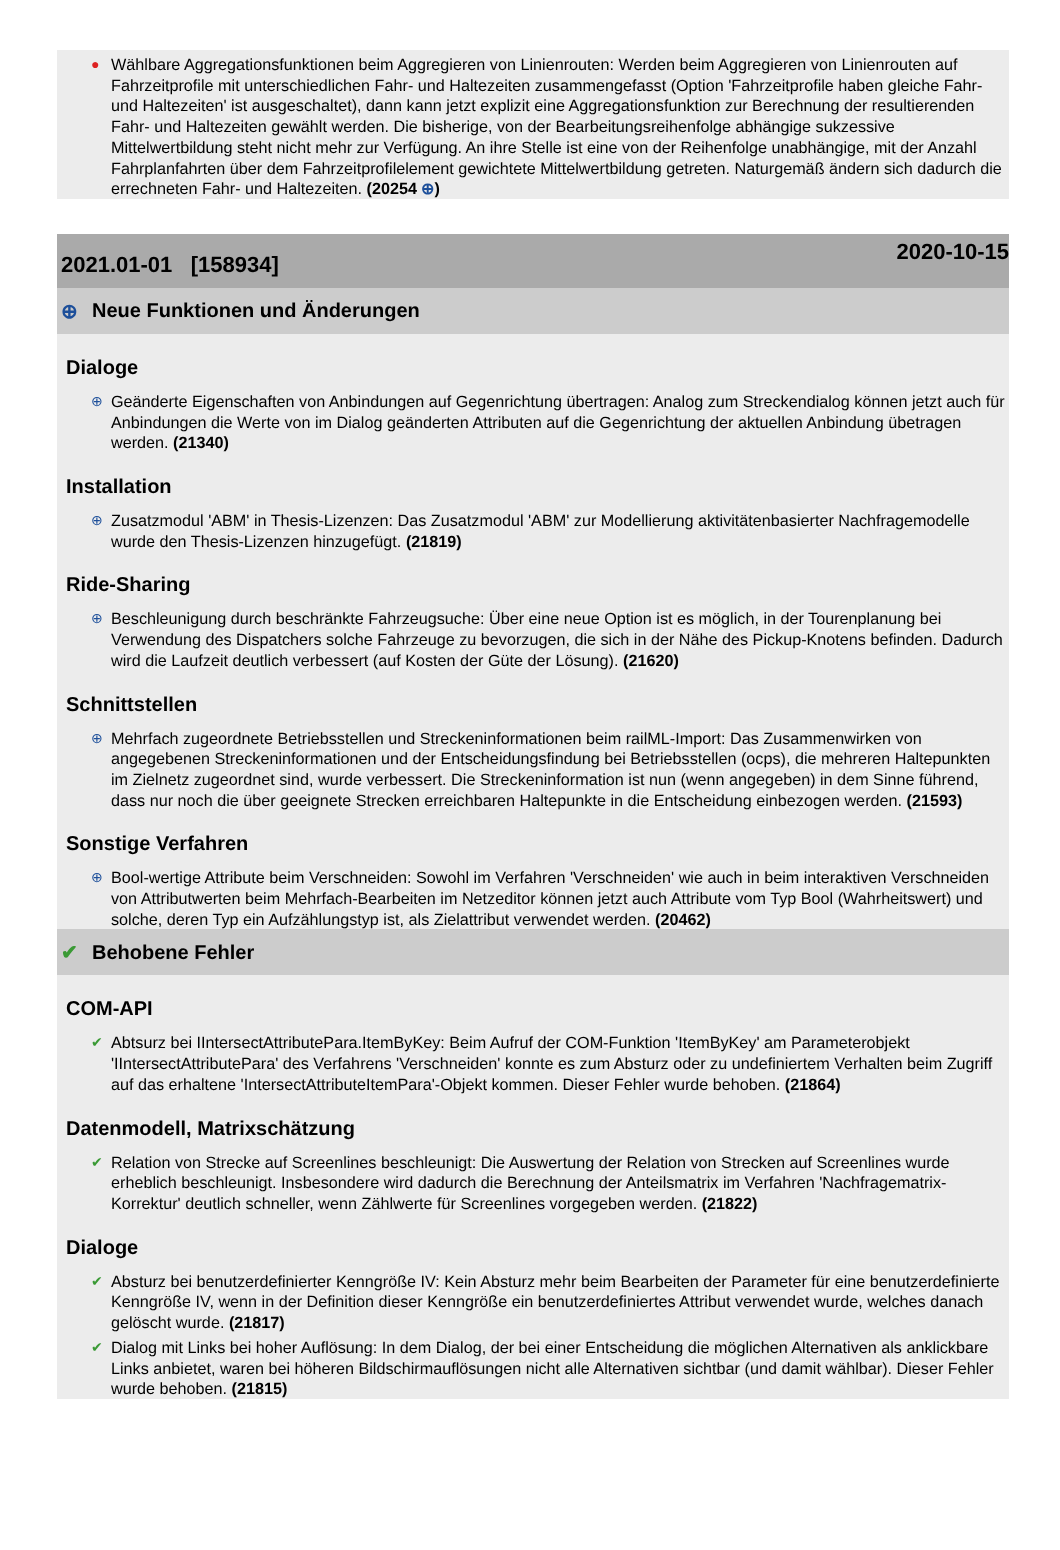●
Wählbare Aggregationsfunktionen beim Aggregieren von Linienrouten: Werden beim Aggregieren von Linienrouten auf Fahrzeitprofile mit unterschiedlichen Fahr- und Haltezeiten zusammengefasst (Option 'Fahrzeitprofile haben gleiche Fahr- und Haltezeiten' ist ausgeschaltet), dann kann jetzt explizit eine Aggregationsfunktion zur Berechnung der resultierenden Fahr- und Haltezeiten gewählt werden. Die bisherige, von der Bearbeitungsreihenfolge abhängige sukzessive Mittelwertbildung steht nicht mehr zur Verfügung. An ihre Stelle ist eine von der Reihenfolge unabhängige, mit der Anzahl Fahrplanfahrten über dem Fahrzeitprofilelement gewichtete Mittelwertbildung getreten. Naturgemäß ändern sich dadurch die errechneten Fahr- und Haltezeiten. (20254 ⊕)
2021.01-01 [158934]
2020-10-15
⊕ Neue Funktionen und Änderungen
Dialoge
⊕
Geänderte Eigenschaften von Anbindungen auf Gegenrichtung übertragen: Analog zum Streckendialog können jetzt auch für Anbindungen die Werte von im Dialog geänderten Attributen auf die Gegenrichtung der aktuellen Anbindung übetragen werden. (21340)
Installation
⊕
Zusatzmodul 'ABM' in Thesis-Lizenzen: Das Zusatzmodul 'ABM' zur Modellierung aktivitätenbasierter Nachfragemodelle wurde den Thesis-Lizenzen hinzugefügt. (21819)
Ride-Sharing
⊕
Beschleunigung durch beschränkte Fahrzeugsuche: Über eine neue Option ist es möglich, in der Tourenplanung bei Verwendung des Dispatchers solche Fahrzeuge zu bevorzugen, die sich in der Nähe des Pickup-Knotens befinden. Dadurch wird die Laufzeit deutlich verbessert (auf Kosten der Güte der Lösung). (21620)
Schnittstellen
⊕
Mehrfach zugeordnete Betriebsstellen und Streckeninformationen beim railML-Import: Das Zusammenwirken von angegebenen Streckeninformationen und der Entscheidungsfindung bei Betriebsstellen (ocps), die mehreren Haltepunkten im Zielnetz zugeordnet sind, wurde verbessert. Die Streckeninformation ist nun (wenn angegeben) in dem Sinne führend, dass nur noch die über geeignete Strecken erreichbaren Haltepunkte in die Entscheidung einbezogen werden. (21593)
Sonstige Verfahren
⊕
Bool-wertige Attribute beim Verschneiden: Sowohl im Verfahren 'Verschneiden' wie auch in beim interaktiven Verschneiden von Attributwerten beim Mehrfach-Bearbeiten im Netzeditor können jetzt auch Attribute vom Typ Bool (Wahrheitswert) und solche, deren Typ ein Aufzählungstyp ist, als Zielattribut verwendet werden. (20462)
✔ Behobene Fehler
COM-API
✔
Abtsurz bei IIntersectAttributePara.ItemByKey: Beim Aufruf der COM-Funktion 'ItemByKey' am Parameterobjekt 'IIntersectAttributePara' des Verfahrens 'Verschneiden' konnte es zum Absturz oder zu undefiniertem Verhalten beim Zugriff auf das erhaltene 'IntersectAttributeItemPara'-Objekt kommen. Dieser Fehler wurde behoben. (21864)
Datenmodell, Matrixschätzung
✔
Relation von Strecke auf Screenlines beschleunigt: Die Auswertung der Relation von Strecken auf Screenlines wurde erheblich beschleunigt. Insbesondere wird dadurch die Berechnung der Anteilsmatrix im Verfahren 'Nachfragematrix-Korrektur' deutlich schneller, wenn Zählwerte für Screenlines vorgegeben werden. (21822)
Dialoge
✔
Absturz bei benutzerdefinierter Kenngröße IV: Kein Absturz mehr beim Bearbeiten der Parameter für eine benutzerdefinierte Kenngröße IV, wenn in der Definition dieser Kenngröße ein benutzerdefiniertes Attribut verwendet wurde, welches danach gelöscht wurde. (21817)
✔
Dialog mit Links bei hoher Auflösung: In dem Dialog, der bei einer Entscheidung die möglichen Alternativen als anklickbare Links anbietet, waren bei höheren Bildschirmauflösungen nicht alle Alternativen sichtbar (und damit wählbar). Dieser Fehler wurde behoben. (21815)